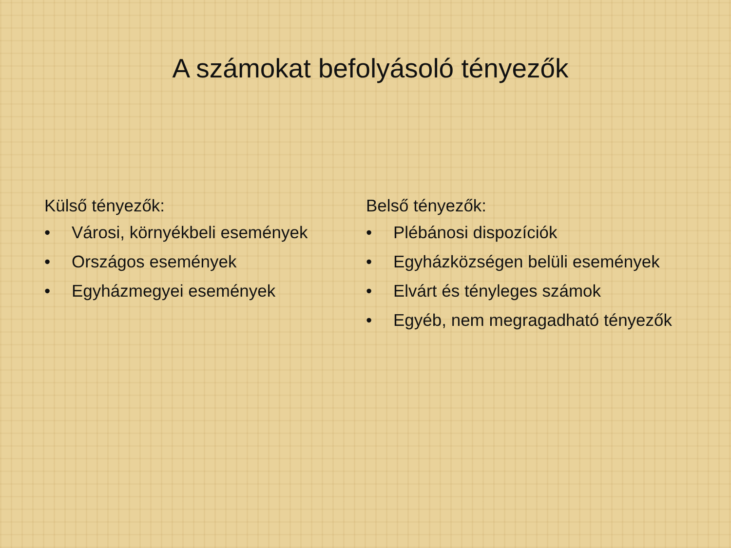A számokat befolyásoló tényezők
Külső tényezők:
• Városi, környékbeli események
• Országos események
• Egyházmegyei események
Belső tényezők:
• Plébánosi dispozíciók
• Egyházközségen belüli események
• Elvárt és tényleges számok
• Egyéb, nem megragadható tényezők